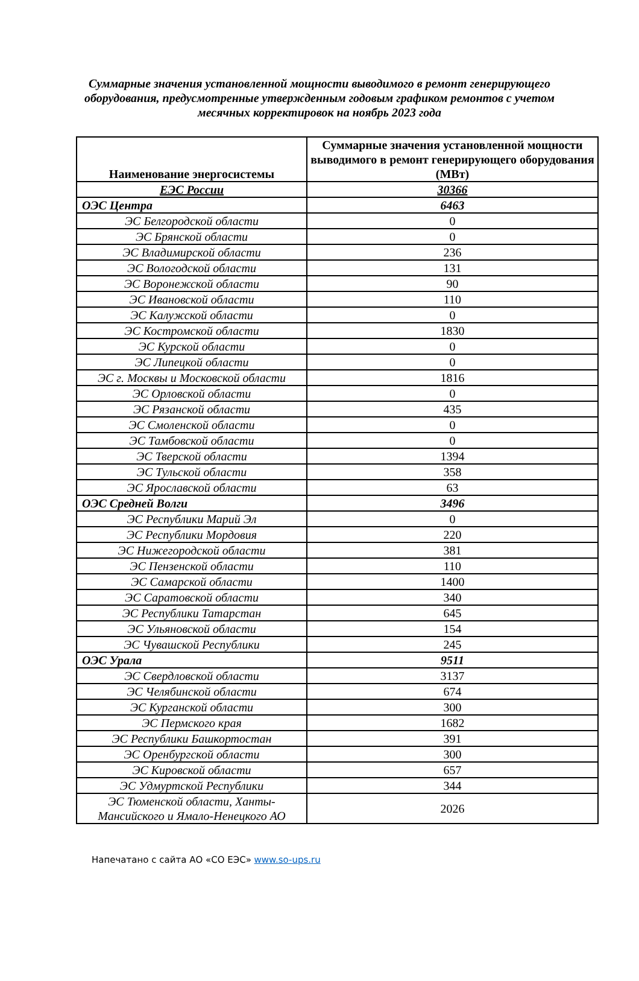Суммарные значения установленной мощности выводимого в ремонт генерирующего оборудования, предусмотренные утвержденным годовым графиком ремонтов с учетом месячных корректировок на ноябрь 2023 года
| Наименование энергосистемы | Суммарные значения установленной мощности выводимого в ремонт генерирующего оборудования (МВт) |
| --- | --- |
| ЕЭС России | 30366 |
| ОЭС Центра | 6463 |
| ЭС Белгородской области | 0 |
| ЭС Брянской области | 0 |
| ЭС Владимирской области | 236 |
| ЭС Вологодской области | 131 |
| ЭС Воронежской области | 90 |
| ЭС Ивановской области | 110 |
| ЭС Калужской области | 0 |
| ЭС Костромской области | 1830 |
| ЭС Курской области | 0 |
| ЭС Липецкой области | 0 |
| ЭС г. Москвы и Московской области | 1816 |
| ЭС Орловской области | 0 |
| ЭС Рязанской области | 435 |
| ЭС Смоленской области | 0 |
| ЭС Тамбовской области | 0 |
| ЭС Тверской области | 1394 |
| ЭС Тульской области | 358 |
| ЭС Ярославской области | 63 |
| ОЭС Средней Волги | 3496 |
| ЭС Республики Марий Эл | 0 |
| ЭС Республики Мордовия | 220 |
| ЭС Нижегородской области | 381 |
| ЭС Пензенской области | 110 |
| ЭС Самарской области | 1400 |
| ЭС Саратовской области | 340 |
| ЭС Республики Татарстан | 645 |
| ЭС Ульяновской области | 154 |
| ЭС Чувашской Республики | 245 |
| ОЭС Урала | 9511 |
| ЭС Свердловской области | 3137 |
| ЭС Челябинской области | 674 |
| ЭС Курганской области | 300 |
| ЭС Пермского края | 1682 |
| ЭС Республики Башкортостан | 391 |
| ЭС Оренбургской области | 300 |
| ЭС Кировской области | 657 |
| ЭС Удмуртской Республики | 344 |
| ЭС Тюменской области, Ханты-Мансийского и Ямало-Ненецкого АО | 2026 |
Напечатано с сайта АО «СО ЕЭС» www.so-ups.ru